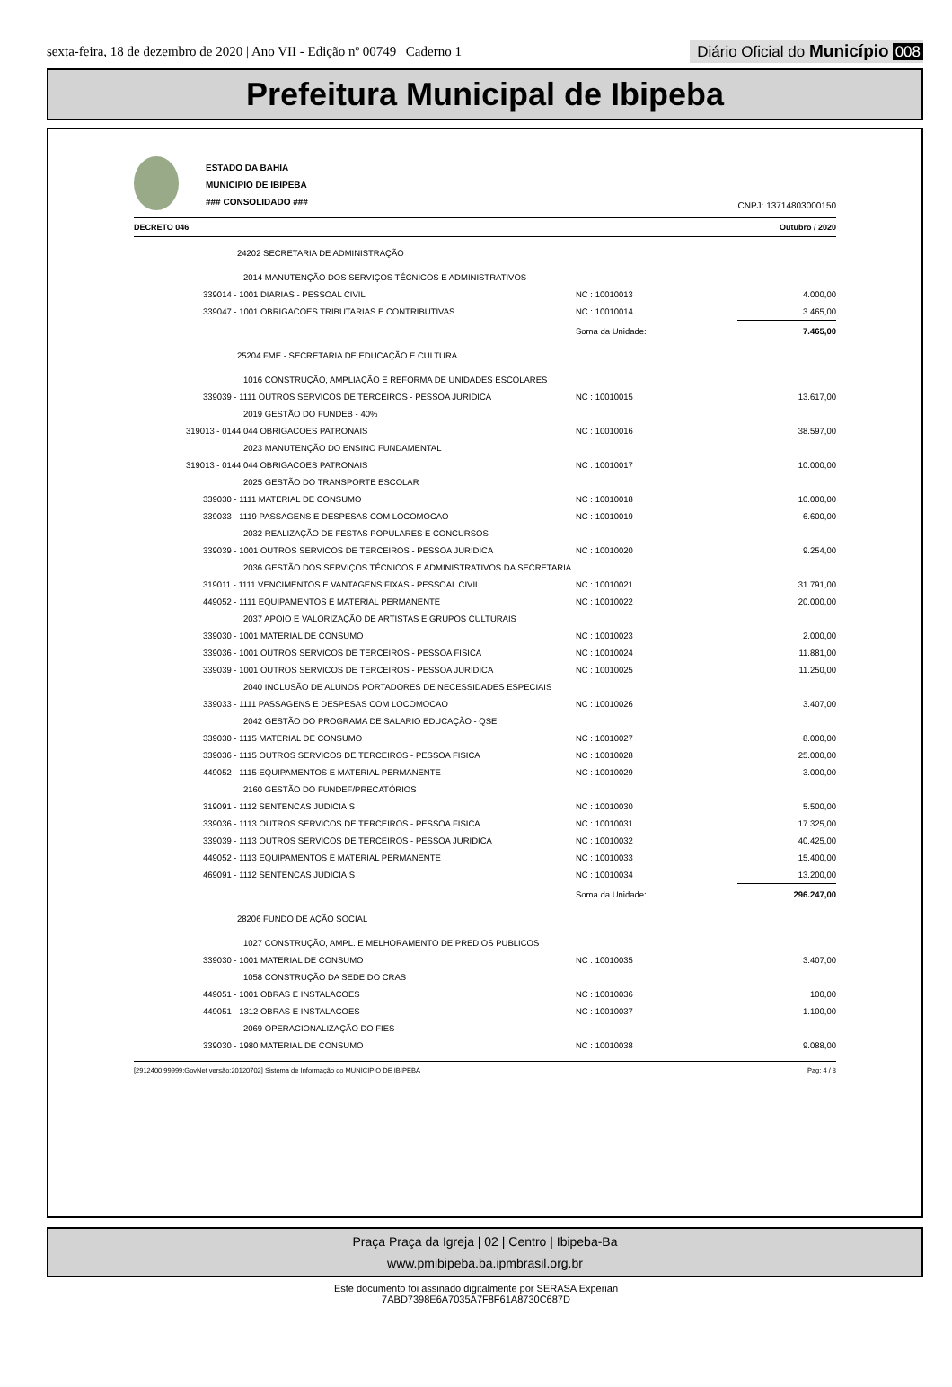sexta-feira, 18 de dezembro de 2020 | Ano VII - Edição nº 00749 | Caderno 1
Diário Oficial do Município 008
Prefeitura Municipal de Ibipeba
ESTADO DA BAHIA
MUNICIPIO DE IBIPEBA
### CONSOLIDADO ###
CNPJ: 13714803000150
DECRETO 046 Outubro / 2020
| 24202 SECRETARIA DE ADMINISTRAÇÃO | | |
| 2014 MANUTENÇÃO DOS SERVIÇOS TÉCNICOS E ADMINISTRATIVOS | | |
| 339014 - 1001 DIARIAS - PESSOAL CIVIL | NC : 10010013 | 4.000,00 |
| 339047 - 1001 OBRIGACOES TRIBUTARIAS E CONTRIBUTIVAS | NC : 10010014 | 3.465,00 |
| | Soma da Unidade: | 7.465,00 |
| 25204 FME - SECRETARIA DE EDUCAÇÃO E CULTURA | | |
| 1016 CONSTRUÇÃO, AMPLIAÇÃO E REFORMA DE UNIDADES ESCOLARES | | |
| 339039 - 1111 OUTROS SERVICOS DE TERCEIROS - PESSOA JURIDICA | NC : 10010015 | 13.617,00 |
| 2019 GESTÃO DO FUNDEB - 40% | | |
| 319013 - 0144.044 OBRIGACOES PATRONAIS | NC : 10010016 | 38.597,00 |
| 2023 MANUTENÇÃO DO ENSINO FUNDAMENTAL | | |
| 319013 - 0144.044 OBRIGACOES PATRONAIS | NC : 10010017 | 10.000,00 |
| 2025 GESTÃO DO TRANSPORTE ESCOLAR | | |
| 339030 - 1111 MATERIAL DE CONSUMO | NC : 10010018 | 10.000,00 |
| 339033 - 1119 PASSAGENS E DESPESAS COM LOCOMOCAO | NC : 10010019 | 6.600,00 |
| 2032 REALIZAÇÃO DE FESTAS POPULARES E CONCURSOS | | |
| 339039 - 1001 OUTROS SERVICOS DE TERCEIROS - PESSOA JURIDICA | NC : 10010020 | 9.254,00 |
| 2036 GESTÃO DOS SERVIÇOS TÉCNICOS E ADMINISTRATIVOS DA SECRETARIA | | |
| 319011 - 1111 VENCIMENTOS E VANTAGENS FIXAS - PESSOAL CIVIL | NC : 10010021 | 31.791,00 |
| 449052 - 1111 EQUIPAMENTOS E MATERIAL PERMANENTE | NC : 10010022 | 20.000,00 |
| 2037 APOIO E VALORIZAÇÃO DE ARTISTAS E GRUPOS CULTURAIS | | |
| 339030 - 1001 MATERIAL DE CONSUMO | NC : 10010023 | 2.000,00 |
| 339036 - 1001 OUTROS SERVICOS DE TERCEIROS - PESSOA FISICA | NC : 10010024 | 11.881,00 |
| 339039 - 1001 OUTROS SERVICOS DE TERCEIROS - PESSOA JURIDICA | NC : 10010025 | 11.250,00 |
| 2040 INCLUSÃO DE ALUNOS PORTADORES DE NECESSIDADES ESPECIAIS | | |
| 339033 - 1111 PASSAGENS E DESPESAS COM LOCOMOCAO | NC : 10010026 | 3.407,00 |
| 2042 GESTÃO DO PROGRAMA DE SALARIO EDUCAÇÃO - QSE | | |
| 339030 - 1115 MATERIAL DE CONSUMO | NC : 10010027 | 8.000,00 |
| 339036 - 1115 OUTROS SERVICOS DE TERCEIROS - PESSOA FISICA | NC : 10010028 | 25.000,00 |
| 449052 - 1115 EQUIPAMENTOS E MATERIAL PERMANENTE | NC : 10010029 | 3.000,00 |
| 2160 GESTÃO DO FUNDEF/PRECATÓRIOS | | |
| 319091 - 1112 SENTENCAS JUDICIAIS | NC : 10010030 | 5.500,00 |
| 339036 - 1113 OUTROS SERVICOS DE TERCEIROS - PESSOA FISICA | NC : 10010031 | 17.325,00 |
| 339039 - 1113 OUTROS SERVICOS DE TERCEIROS - PESSOA JURIDICA | NC : 10010032 | 40.425,00 |
| 449052 - 1113 EQUIPAMENTOS E MATERIAL PERMANENTE | NC : 10010033 | 15.400,00 |
| 469091 - 1112 SENTENCAS JUDICIAIS | NC : 10010034 | 13.200,00 |
| | Soma da Unidade: | 296.247,00 |
| 28206 FUNDO DE AÇÃO SOCIAL | | |
| 1027 CONSTRUÇÃO, AMPL. E MELHORAMENTO DE PREDIOS PUBLICOS | | |
| 339030 - 1001 MATERIAL DE CONSUMO | NC : 10010035 | 3.407,00 |
| 1058 CONSTRUÇÃO DA SEDE DO CRAS | | |
| 449051 - 1001 OBRAS E INSTALACOES | NC : 10010036 | 100,00 |
| 449051 - 1312 OBRAS E INSTALACOES | NC : 10010037 | 1.100,00 |
| 2069 OPERACIONALIZAÇÃO DO FIES | | |
| 339030 - 1980 MATERIAL DE CONSUMO | NC : 10010038 | 9.088,00 |
[2912400:99999:GovNet versão:20120702] Sistema de Informação do MUNICIPIO DE IBIPEBA Pag: 4 / 8
Praça Praça da Igreja | 02 | Centro | Ibipeba-Ba
www.pmibipeba.ba.ipmbrasil.org.br
Este documento foi assinado digitalmente por SERASA Experian
7ABD7398E6A7035A7F8F61A8730C687D